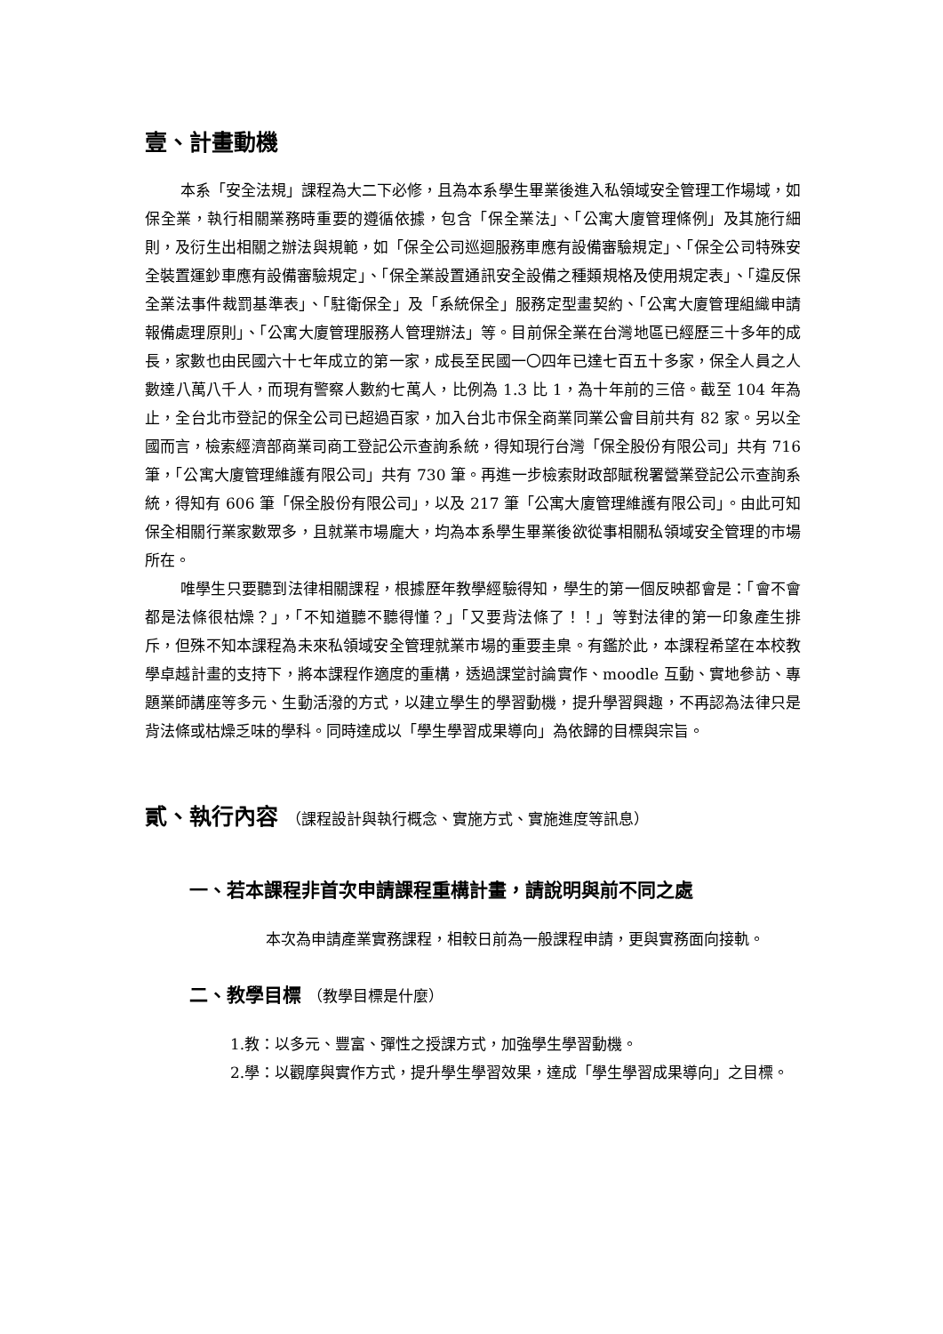壹、計畫動機
本系「安全法規」課程為大二下必修，且為本系學生畢業後進入私領域安全管理工作場域，如保全業，執行相關業務時重要的遵循依據，包含「保全業法」、「公寓大廈管理條例」及其施行細則，及衍生出相關之辦法與規範，如「保全公司巡迴服務車應有設備審驗規定」、「保全公司特殊安全裝置運鈔車應有設備審驗規定」、「保全業設置通訊安全設備之種類規格及使用規定表」、「違反保全業法事件裁罰基準表」、「駐衛保全」及「系統保全」服務定型畫契約、「公寓大廈管理組織申請報備處理原則」、「公寓大廈管理服務人管理辦法」等。目前保全業在台灣地區已經歷三十多年的成長，家數也由民國六十七年成立的第一家，成長至民國一〇四年已達七百五十多家，保全人員之人數達八萬八千人，而現有警察人數約七萬人，比例為 1.3 比 1，為十年前的三倍。截至 104 年為止，全台北市登記的保全公司已超過百家，加入台北市保全商業同業公會目前共有 82 家。另以全國而言，檢索經濟部商業司商工登記公示查詢系統，得知現行台灣「保全股份有限公司」共有 716 筆，「公寓大廈管理維護有限公司」共有 730 筆。再進一步檢索財政部賦稅署營業登記公示查詢系統，得知有 606 筆「保全股份有限公司」，以及 217 筆「公寓大廈管理維護有限公司」。由此可知保全相關行業家數眾多，且就業市場龐大，均為本系學生畢業後欲從事相關私領域安全管理的市場所在。
唯學生只要聽到法律相關課程，根據歷年教學經驗得知，學生的第一個反映都會是：「會不會都是法條很枯燥？」，「不知道聽不聽得懂？」「又要背法條了！！」等對法律的第一印象產生排斥，但殊不知本課程為未來私領域安全管理就業市場的重要圭臬。有鑑於此，本課程希望在本校教學卓越計畫的支持下，將本課程作適度的重構，透過課堂討論實作、moodle 互動、實地參訪、專題業師講座等多元、生動活潑的方式，以建立學生的學習動機，提升學習興趣，不再認為法律只是背法條或枯燥乏味的學科。同時達成以「學生學習成果導向」為依歸的目標與宗旨。
貳、執行內容 （課程設計與執行概念、實施方式、實施進度等訊息）
一、若本課程非首次申請課程重構計畫，請說明與前不同之處
本次為申請產業實務課程，相較日前為一般課程申請，更與實務面向接軌。
二、教學目標 （教學目標是什麼）
1.教：以多元、豐富、彈性之授課方式，加強學生學習動機。
2.學：以觀摩與實作方式，提升學生學習效果，達成「學生學習成果導向」之目標。